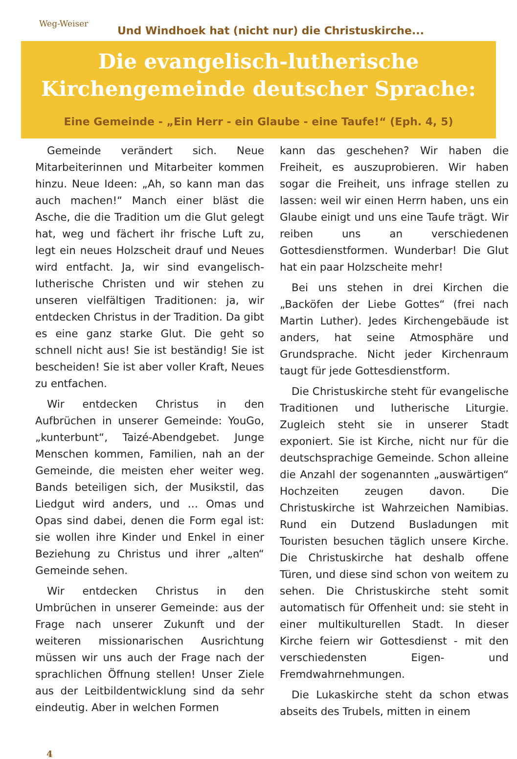Weg-Weiser
Und Windhoek hat (nicht nur) die Christuskirche...
Die evangelisch-lutherische
Kirchengemeinde deutscher Sprache:
Eine Gemeinde - „Ein Herr - ein Glaube - eine Taufe!“ (Eph. 4, 5)
Gemeinde verändert sich. Neue Mitarbeiterinnen und Mitarbeiter kommen hinzu. Neue Ideen: „Ah, so kann man das auch machen!“ Manch einer bläst die Asche, die die Tradition um die Glut gelegt hat, weg und fächert ihr frische Luft zu, legt ein neues Holzscheit drauf und Neues wird entfacht. Ja, wir sind evangelisch-lutherische Christen und wir stehen zu unseren vielfältigen Traditionen: ja, wir entdecken Christus in der Tradition. Da gibt es eine ganz starke Glut. Die geht so schnell nicht aus! Sie ist beständig! Sie ist bescheiden! Sie ist aber voller Kraft, Neues zu entfachen.
Wir entdecken Christus in den Aufbrüchen in unserer Gemeinde: YouGo, „kunterbunt“, Taizé-Abendgebet. Junge Menschen kommen, Familien, nah an der Gemeinde, die meisten eher weiter weg. Bands beteiligen sich, der Musikstil, das Liedgut wird anders, und … Omas und Opas sind dabei, denen die Form egal ist: sie wollen ihre Kinder und Enkel in einer Beziehung zu Christus und ihrer „alten“ Gemeinde sehen.
Wir entdecken Christus in den Umbrüchen in unserer Gemeinde: aus der Frage nach unserer Zukunft und der weiteren missionarischen Ausrichtung müssen wir uns auch der Frage nach der sprachlichen Öffnung stellen! Unser Ziele aus der Leitbildentwicklung sind da sehr eindeutig. Aber in welchen Formen
kann das geschehen? Wir haben die Freiheit, es auszuprobieren. Wir haben sogar die Freiheit, uns infrage stellen zu lassen: weil wir einen Herrn haben, uns ein Glaube einigt und uns eine Taufe trägt. Wir reiben uns an verschiedenen Gottesdienstformen. Wunderbar! Die Glut hat ein paar Holzscheite mehr!
Bei uns stehen in drei Kirchen die „Backöfen der Liebe Gottes“ (frei nach Martin Luther). Jedes Kirchengebäude ist anders, hat seine Atmosphäre und Grundsprache. Nicht jeder Kirchenraum taugt für jede Gottesdienstform.
Die Christuskirche steht für evangelische Traditionen und lutherische Liturgie. Zugleich steht sie in unserer Stadt exponiert. Sie ist Kirche, nicht nur für die deutschsprachige Gemeinde. Schon alleine die Anzahl der sogenannten „auswärtigen“ Hochzeiten zeugen davon. Die Christuskirche ist Wahrzeichen Namibias. Rund ein Dutzend Busladungen mit Touristen besuchen täglich unsere Kirche. Die Christuskirche hat deshalb offene Türen, und diese sind schon von weitem zu sehen. Die Christuskirche steht somit automatisch für Offenheit und: sie steht in einer multikulturellen Stadt. In dieser Kirche feiern wir Gottesdienst - mit den verschiedensten Eigen- und Fremdwahrnehmungen.
Die Lukaskirche steht da schon etwas abseits des Trubels, mitten in einem
4